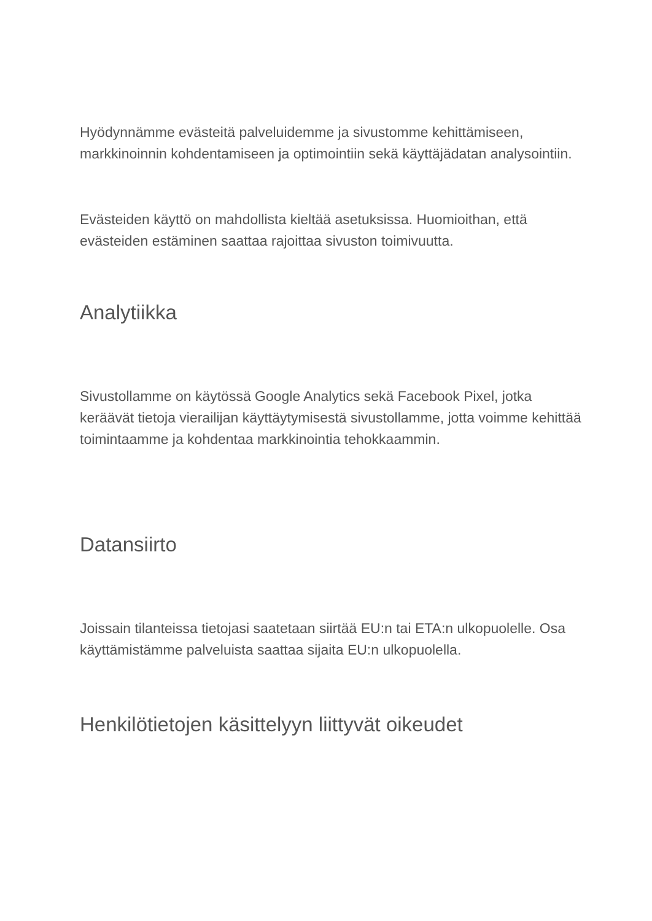Hyödynnämme evästeitä palveluidemme ja sivustomme kehittämiseen, markkinoinnin kohdentamiseen ja optimointiin sekä käyttäjädatan analysointiin.
Evästeiden käyttö on mahdollista kieltää asetuksissa. Huomioithan, että evästeiden estäminen saattaa rajoittaa sivuston toimivuutta.
Analytiikka
Sivustollamme on käytössä Google Analytics sekä Facebook Pixel, jotka keräävät tietoja vierailijan käyttäytymisestä sivustollamme, jotta voimme kehittää toimintaamme ja kohdentaa markkinointia tehokkaammin.
Datansiirto
Joissain tilanteissa tietojasi saatetaan siirtää EU:n tai ETA:n ulkopuolelle. Osa käyttämistämme palveluista saattaa sijaita EU:n ulkopuolella.
Henkilötietojen käsittelyyn liittyvät oikeudet